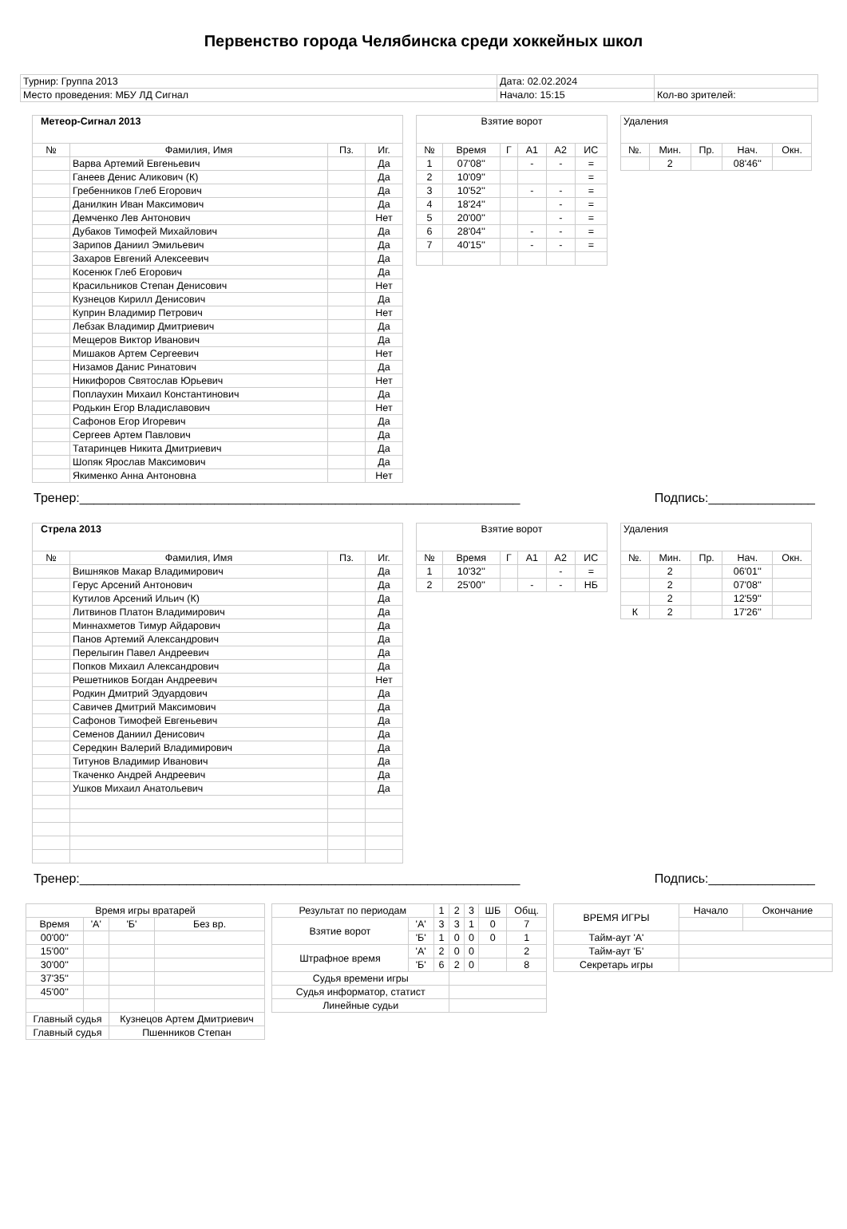Первенство города Челябинска среди хоккейных школ
| Турнир: Группа 2013 | Дата: 02.02.2024 | |
| Место проведения: МБУ ЛД Сигнал | Начало: 15:15 | Кол-во зрителей: |
| Метеор-Сигнал 2013 | | | |
| № | Фамилия, Имя | Пз. | Иг. |
| | Варва Артемий Евгеньевич | | Да |
| | Ганеев Денис Аликович (К) | | Да |
| | Гребенников Глеб Егорович | | Да |
| | Данилкин Иван Максимович | | Да |
| | Демченко Лев Антонович | | Нет |
| | Дубаков Тимофей Михайлович | | Да |
| | Зарипов Даниил Эмильевич | | Да |
| | Захаров Евгений Алексеевич | | Да |
| | Косенюк Глеб Егорович | | Да |
| | Красильников Степан Денисович | | Нет |
| | Кузнецов Кирилл Денисович | | Да |
| | Куприн Владимир Петрович | | Нет |
| | Лебзак Владимир Дмитриевич | | Да |
| | Мещеров Виктор Иванович | | Да |
| | Мишаков Артем Сергеевич | | Нет |
| | Низамов Данис Ринатович | | Да |
| | Никифоров Святослав Юрьевич | | Нет |
| | Поплаухин Михаил Константинович | | Да |
| | Родькин Егор Владиславович | | Нет |
| | Сафонов Егор Игоревич | | Да |
| | Сергеев Артем Павлович | | Да |
| | Татаринцев Никита Дмитриевич | | Да |
| | Шопяк Ярослав Максимович | | Да |
| | Якименко Анна Антоновна | | Нет |
| Взятие ворот | | | | | |
| № | Время | Г | А1 | А2 | ИС |
| 1 | 07'08'' | | - | - | = |
| 2 | 10'09'' | | | | = |
| 3 | 10'52'' | | - | - | = |
| 4 | 18'24'' | | | - | = |
| 5 | 20'00'' | | | - | = |
| 6 | 28'04'' | | - | - | = |
| 7 | 40'15'' | | - | - | = |
| Удаления | | | | |
| №. | Мин. | Пр. | Нач. | Окн. |
| | 2 | | 08'46'' | |
Тренер:______________________________________________________________ Подпись:_______________
| Стрела 2013 | | | |
| № | Фамилия, Имя | Пз. | Иг. |
| | Вишняков Макар Владимирович | | Да |
| | Герус Арсений Антонович | | Да |
| | Кутилов Арсений Ильич (К) | | Да |
| | Литвинов Платон Владимирович | | Да |
| | Миннахметов Тимур Айдарович | | Да |
| | Панов Артемий Александрович | | Да |
| | Перелыгин Павел Андреевич | | Да |
| | Попков Михаил Александрович | | Да |
| | Решетников Богдан Андреевич | | Нет |
| | Родкин Дмитрий Эдуардович | | Да |
| | Савичев Дмитрий Максимович | | Да |
| | Сафонов Тимофей Евгеньевич | | Да |
| | Семенов Даниил Денисович | | Да |
| | Середкин Валерий Владимирович | | Да |
| | Титунов Владимир Иванович | | Да |
| | Ткаченко Андрей Андреевич | | Да |
| | Ушков Михаил Анатольевич | | Да |
| Взятие ворот | | | | | |
| № | Время | Г | А1 | А2 | ИС |
| 1 | 10'32'' | | | - | = |
| 2 | 25'00'' | | - | - | НБ |
| Удаления | | | | |
| №. | Мин. | Пр. | Нач. | Окн. |
| | 2 | | 06'01'' | |
| | 2 | | 07'08'' | |
| | 2 | | 12'59'' | |
| К | 2 | | 17'26'' | |
Тренер:______________________________________________________________ Подпись:_______________
| Время игры вратарей | | | |
| Время | 'А' | 'Б' | Без вр. |
| 00'00'' | | | |
| 15'00'' | | | |
| 30'00'' | | | |
| 37'35'' | | | |
| 45'00'' | | | |
| Главный судья | | Кузнецов Артем Дмитриевич | |
| Главный судья | | Пшенников Степан | |
| Результат по периодам | | 1 | 2 | 3 | ШБ | Общ. |
| Взятие ворот | 'А' | 3 | 3 | 1 | 0 | 7 |
| | 'Б' | 1 | 0 | 0 | 0 | 1 |
| Штрафное время | 'А' | 2 | 0 | 0 | | 2 |
| | 'Б' | 6 | 2 | 0 | | 8 |
| Судья времени игры | | | | | | |
| Судья информатор, статист | | | | | | |
| Линейные судьи | | | | | | |
| ВРЕМЯ ИГРЫ | Начало | Окончание |
| Тайм-аут 'А' | | |
| Тайм-аут 'Б' | | |
| Секретарь игры | | |